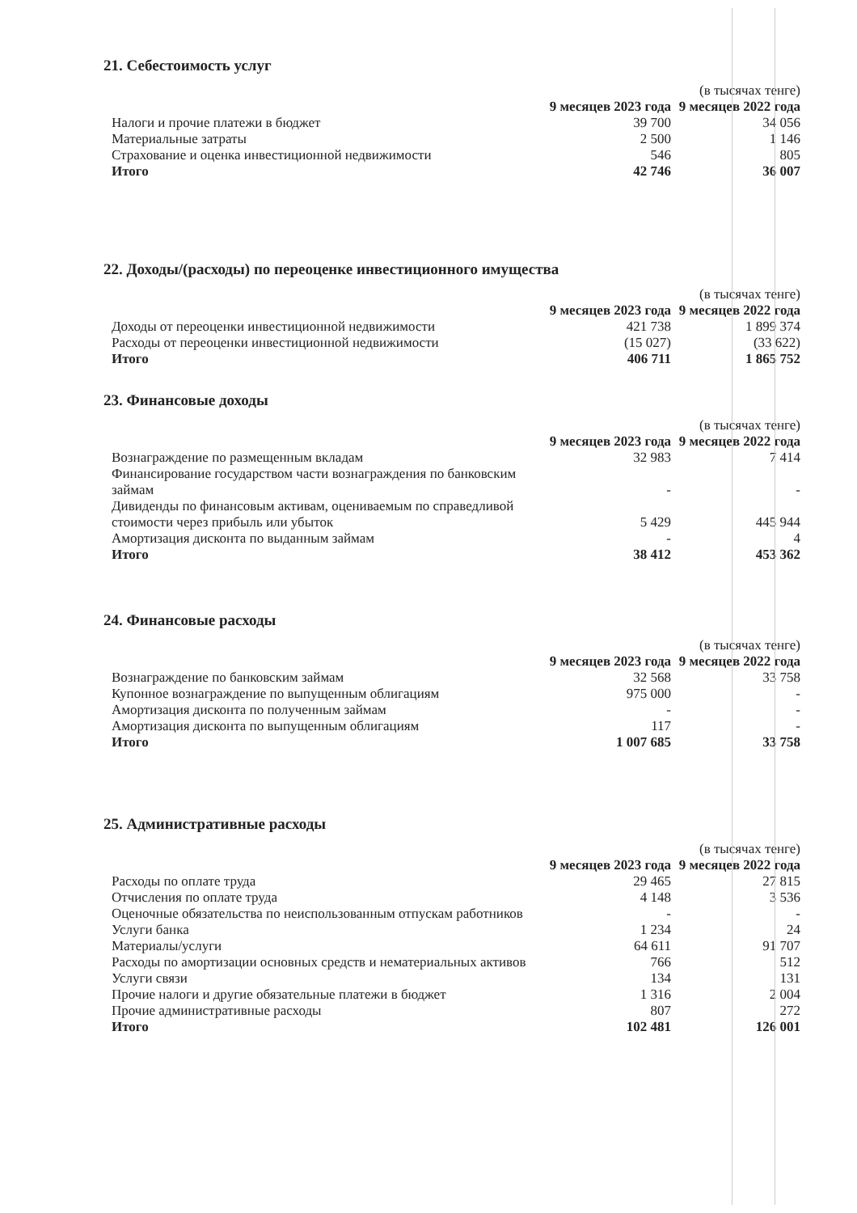21. Себестоимость услуг
| | | (в тысячах тенге) |
| | 9 месяцев 2023 года | 9 месяцев 2022 года |
| Налоги и прочие платежи в бюджет | 39 700 | 34 056 |
| Материальные затраты | 2 500 | 1 146 |
| Страхование и оценка инвестиционной недвижимости | 546 | 805 |
| Итого | 42 746 | 36 007 |
22. Доходы/(расходы) по переоценке инвестиционного имущества
| | | (в тысячах тенге) |
| | 9 месяцев 2023 года | 9 месяцев 2022 года |
| Доходы от переоценки инвестиционной недвижимости | 421 738 | 1 899 374 |
| Расходы от переоценки инвестиционной недвижимости | (15 027) | (33 622) |
| Итого | 406 711 | 1 865 752 |
23. Финансовые доходы
| | | (в тысячах тенге) |
| | 9 месяцев 2023 года | 9 месяцев 2022 года |
| Вознаграждение по размещенным вкладам | 32 983 | 7 414 |
| Финансирование государством части вознаграждения по банковским займам | - | - |
| Дивиденды по финансовым активам, оцениваемым по справедливой стоимости через прибыль или убыток | 5 429 | 445 944 |
| Амортизация дисконта по выданным займам | - | 4 |
| Итого | 38 412 | 453 362 |
24. Финансовые расходы
| | | (в тысячах тенге) |
| | 9 месяцев 2023 года | 9 месяцев 2022 года |
| Вознаграждение по банковским займам | 32 568 | 33 758 |
| Купонное вознаграждение по выпущенным облигациям | 975 000 | - |
| Амортизация дисконта по полученным займам | - | - |
| Амортизация дисконта по выпущенным облигациям | 117 | - |
| Итого | 1 007 685 | 33 758 |
25. Административные расходы
| | | (в тысячах тенге) |
| | 9 месяцев 2023 года | 9 месяцев 2022 года |
| Расходы по оплате труда | 29 465 | 27 815 |
| Отчисления по оплате труда | 4 148 | 3 536 |
| Оценочные обязательства по неиспользованным отпускам работников | - | - |
| Услуги банка | 1 234 | 24 |
| Материалы/услуги | 64 611 | 91 707 |
| Расходы по амортизации основных средств и нематериальных активов | 766 | 512 |
| Услуги связи | 134 | 131 |
| Прочие налоги и другие обязательные платежи в бюджет | 1 316 | 2 004 |
| Прочие административные расходы | 807 | 272 |
| Итого | 102 481 | 126 001 |